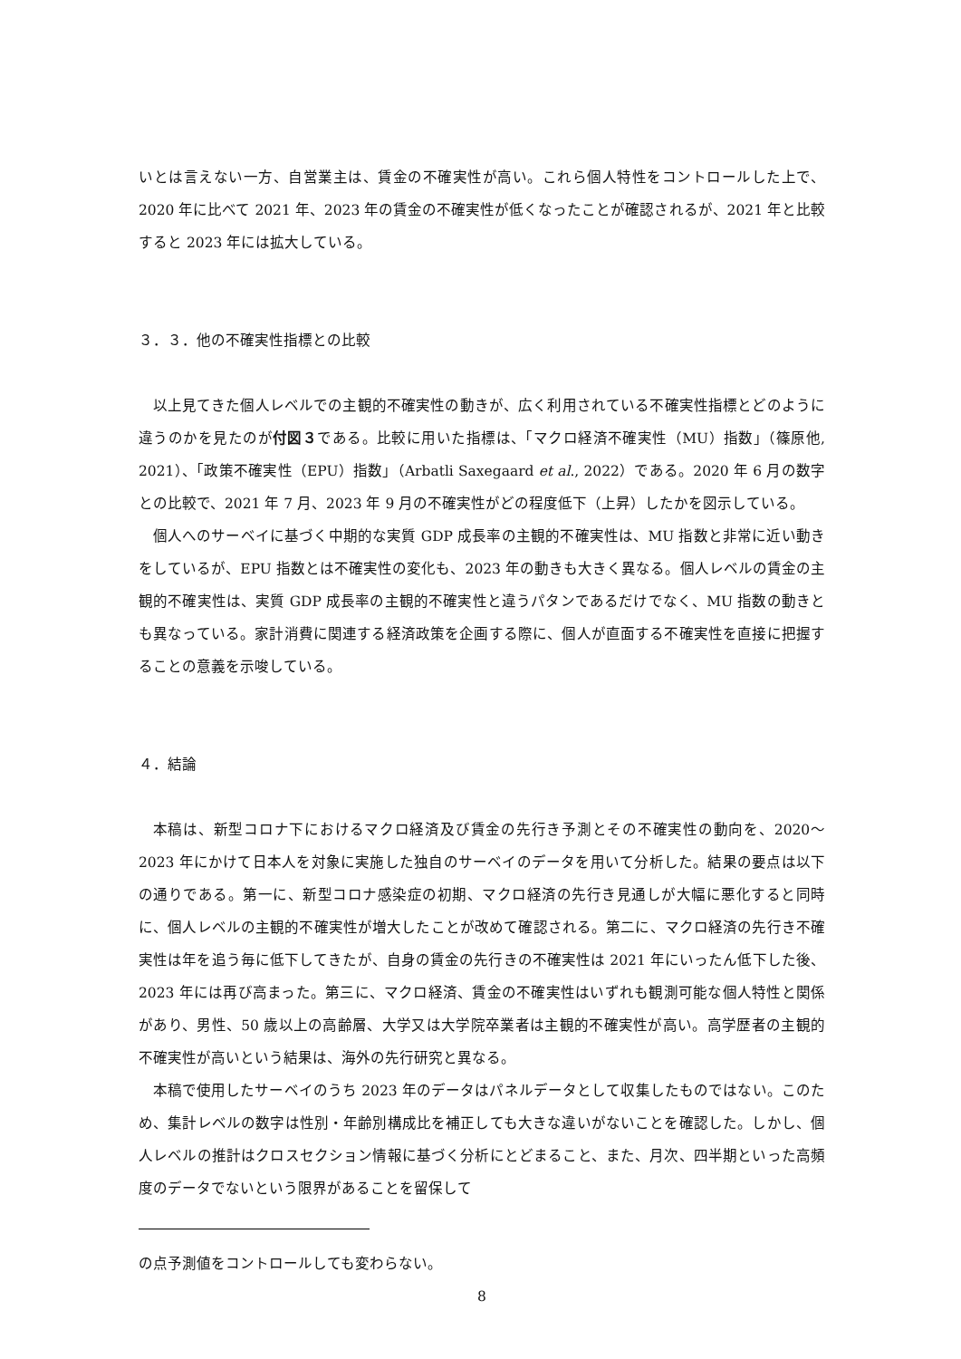いとは言えない一方、自営業主は、賃金の不確実性が高い。これら個人特性をコントロールした上で、2020 年に比べて 2021 年、2023 年の賃金の不確実性が低くなったことが確認されるが、2021 年と比較すると 2023 年には拡大している。
３．３．他の不確実性指標との比較
以上見てきた個人レベルでの主観的不確実性の動きが、広く利用されている不確実性指標とどのように違うのかを見たのが付図３である。比較に用いた指標は、「マクロ経済不確実性（MU）指数」（篠原他, 2021）、「政策不確実性（EPU）指数」（Arbatli Saxegaard et al., 2022）である。2020 年 6 月の数字との比較で、2021 年 7 月、2023 年 9 月の不確実性がどの程度低下（上昇）したかを図示している。
個人へのサーベイに基づく中期的な実質 GDP 成長率の主観的不確実性は、MU 指数と非常に近い動きをしているが、EPU 指数とは不確実性の変化も、2023 年の動きも大きく異なる。個人レベルの賃金の主観的不確実性は、実質 GDP 成長率の主観的不確実性と違うパタンであるだけでなく、MU 指数の動きとも異なっている。家計消費に関連する経済政策を企画する際に、個人が直面する不確実性を直接に把握することの意義を示唆している。
４．結論
本稿は、新型コロナ下におけるマクロ経済及び賃金の先行き予測とその不確実性の動向を、2020～2023 年にかけて日本人を対象に実施した独自のサーベイのデータを用いて分析した。結果の要点は以下の通りである。第一に、新型コロナ感染症の初期、マクロ経済の先行き見通しが大幅に悪化すると同時に、個人レベルの主観的不確実性が増大したことが改めて確認される。第二に、マクロ経済の先行き不確実性は年を追う毎に低下してきたが、自身の賃金の先行きの不確実性は 2021 年にいったん低下した後、2023 年には再び高まった。第三に、マクロ経済、賃金の不確実性はいずれも観測可能な個人特性と関係があり、男性、50 歳以上の高齢層、大学又は大学院卒業者は主観的不確実性が高い。高学歴者の主観的不確実性が高いという結果は、海外の先行研究と異なる。
本稿で使用したサーベイのうち 2023 年のデータはパネルデータとして収集したものではない。このため、集計レベルの数字は性別・年齢別構成比を補正しても大きな違いがないことを確認した。しかし、個人レベルの推計はクロスセクション情報に基づく分析にとどまること、また、月次、四半期といった高頻度のデータでないという限界があることを留保して
の点予測値をコントロールしても変わらない。
8